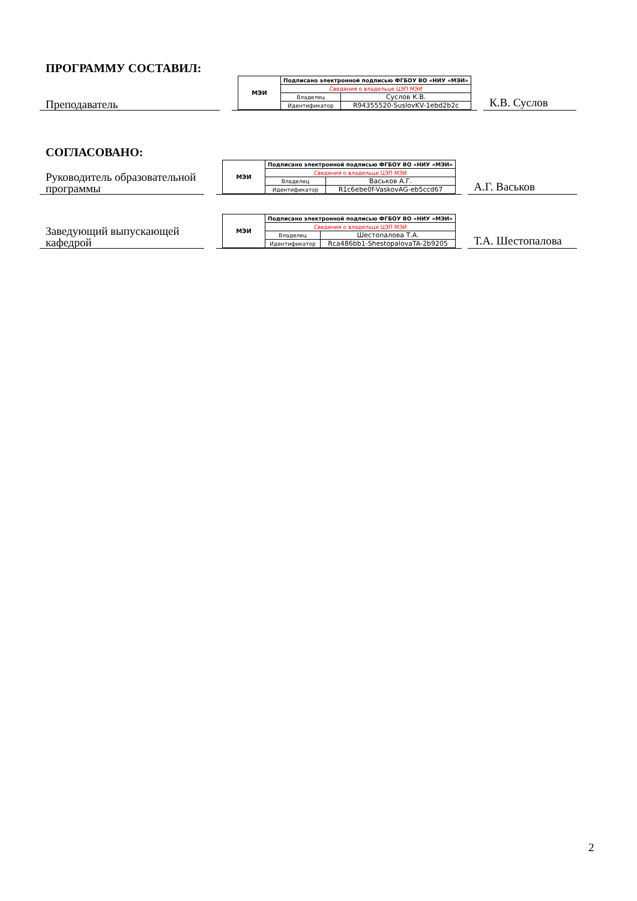ПРОГРАММУ СОСТАВИЛ:
Преподаватель
| МЭИ | Подписано электронной подписью ФГБОУ ВО «НИУ «МЭИ» | |
| | Сведения о владельце ЦЭП МЭИ | |
| | Владелец | Суслов К.В. |
| | Идентификатор | R94355520-SuslovKV-1ebd2b2c |
К.В. Суслов
СОГЛАСОВАНО:
Руководитель образовательной программы
| МЭИ | Подписано электронной подписью ФГБОУ ВО «НИУ «МЭИ» | |
| | Сведения о владельце ЦЭП МЭИ | |
| | Владелец | Васьков А.Г. |
| | Идентификатор | R1c6ebe0f-VaskovAG-eb5ccd67 |
А.Г. Васьков
Заведующий выпускающей кафедрой
| МЭИ | Подписано электронной подписью ФГБОУ ВО «НИУ «МЭИ» | |
| | Сведения о владельце ЦЭП МЭИ | |
| | Владелец | Шестопалова Т.А. |
| | Идентификатор | Rca486bb1-ShestopalovaTA-2b9205 |
Т.А. Шестопалова
2